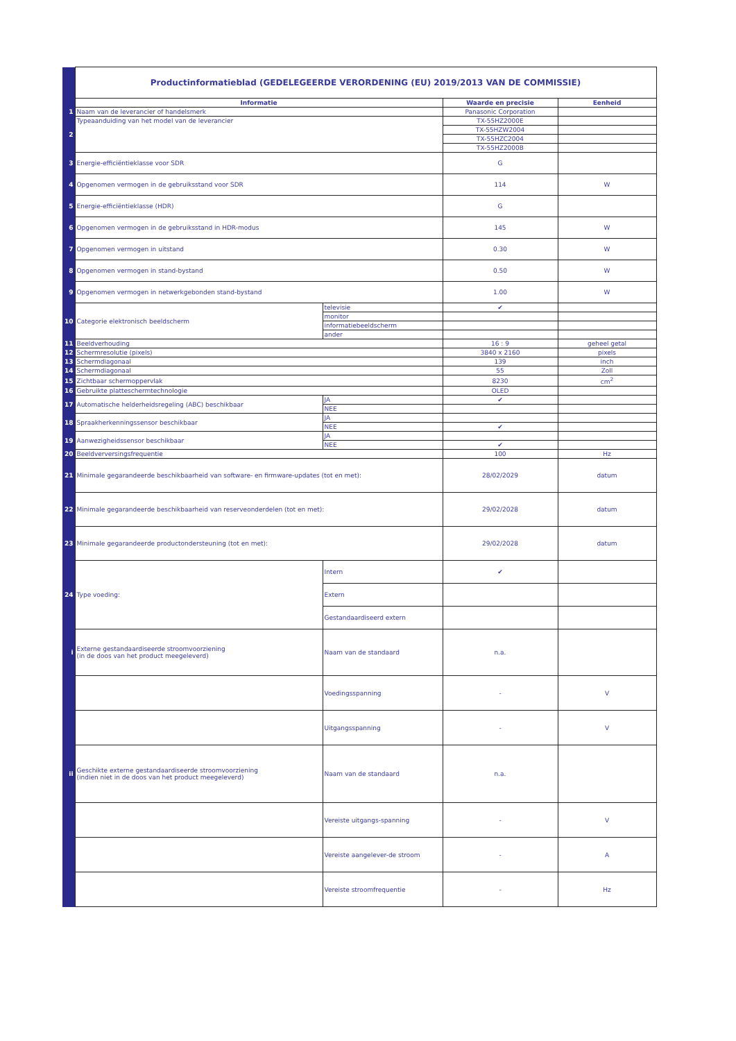| | Productinformatieblad (GEDELEGEERDE VERORDENING (EU) 2019/2013 VAN DE COMMISSIE) | | | |
| | Informatie | | Waarde en precisie | Eenheid |
| 1 | Naam van de leverancier of handelsmerk | | Panasonic Corporation | |
| 2 | Typeaanduiding van het model van de leverancier | | TX-55HZ2000E | |
| | | | TX-55HZW2004 | |
| | | | TX-55HZC2004 | |
| | | | TX-55HZ2000B | |
| 3 | Energie-efficiëntieklasse voor SDR | | G | |
| 4 | Opgenomen vermogen in de gebruiksstand voor SDR | | 114 | W |
| 5 | Energie-efficiëntieklasse (HDR) | | G | |
| 6 | Opgenomen vermogen in de gebruiksstand in HDR-modus | | 145 | W |
| 7 | Opgenomen vermogen in uitstand | | 0.30 | W |
| 8 | Opgenomen vermogen in stand-bystand | | 0.50 | W |
| 9 | Opgenomen vermogen in netwerkgebonden stand-bystand | | 1.00 | W |
| 10 | Categorie elektronisch beeldscherm | televisie | ✔ | |
| | | monitor | | |
| | | informatiebeeldscherm | | |
| | | ander | | |
| 11 | Beeldverhouding | | 16 : 9 | geheel getal |
| 12 | Schermresolutie (pixels) | | 3840 x 2160 | pixels |
| 13 | Schermdiagonaal | | 139 | inch |
| 14 | Schermdiagonaal | | 55 | Zoll |
| 15 | Zichtbaar schermoppervlak | | 8230 | cm<sup>2</sup> |
| 16 | Gebruikte platteschermtechnologie | | OLED | |
| 17 | Automatische helderheidsregeling (ABC) beschikbaar | JA | ✔ | |
| | | NEE | | |
| 18 | Spraakherkenningssensor beschikbaar | JA | | |
| | | NEE | ✔ | |
| 19 | Aanwezigheidssensor beschikbaar | JA | | |
| | | NEE | ✔ | |
| 20 | Beeldverversingsfrequentie | | 100 | Hz |
| 21 | Minimale gegarandeerde beschikbaarheid van software- en firmware-updates (tot en met): | | 28/02/2029 | datum |
| 22 | Minimale gegarandeerde beschikbaarheid van reserveonderdelen (tot en met): | | 29/02/2028 | datum |
| 23 | Minimale gegarandeerde productondersteuning (tot en met): | | 29/02/2028 | datum |
| 24 | Type voeding: | Intern | ✔ | |
| | | Extern | | |
| | | Gestandaardiseerd extern | | |
| i | Externe gestandaardiseerde stroomvoorziening (in de doos van het product meegeleverd) | Naam van de standaard | n.a. | |
| | | Voedingsspanning | - | V |
| | | Uitgangsspanning | - | V |
| ii | Geschikte externe gestandaardiseerde stroomvoorziening (indien niet in de doos van het product meegeleverd) | Naam van de standaard | n.a. | |
| | | Vereiste uitgangs-spanning | - | V |
| | | Vereiste aangelever-de stroom | - | A |
| | | Vereiste stroomfrequentie | - | Hz |